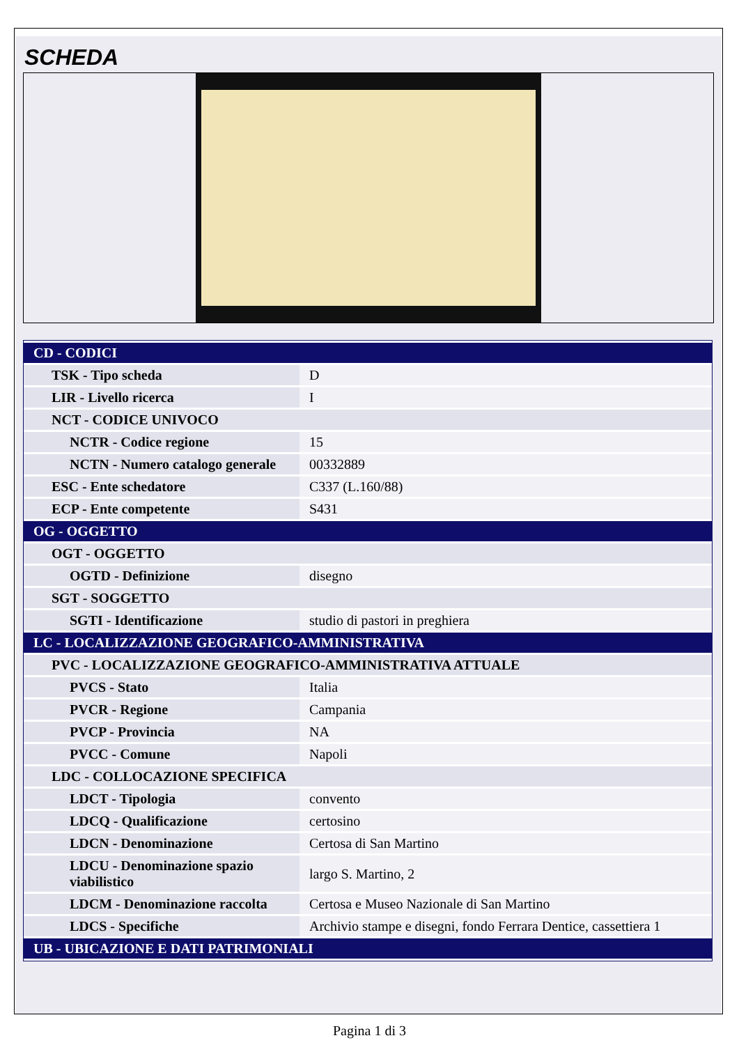SCHEDA
| CD - CODICI | |
| TSK - Tipo scheda | D |
| LIR - Livello ricerca | I |
| NCT - CODICE UNIVOCO | |
| NCTR - Codice regione | 15 |
| NCTN - Numero catalogo generale | 00332889 |
| ESC - Ente schedatore | C337 (L.160/88) |
| ECP - Ente competente | S431 |
| OG - OGGETTO | |
| OGT - OGGETTO | |
| OGTD - Definizione | disegno |
| SGT - SOGGETTO | |
| SGTI - Identificazione | studio di pastori in preghiera |
| LC - LOCALIZZAZIONE GEOGRAFICO-AMMINISTRATIVA | |
| PVC - LOCALIZZAZIONE GEOGRAFICO-AMMINISTRATIVA ATTUALE | |
| PVCS - Stato | Italia |
| PVCR - Regione | Campania |
| PVCP - Provincia | NA |
| PVCC - Comune | Napoli |
| LDC - COLLOCAZIONE SPECIFICA | |
| LDCT - Tipologia | convento |
| LDCQ - Qualificazione | certosino |
| LDCN - Denominazione | Certosa di San Martino |
| LDCU - Denominazione spazio viabilistico | largo S. Martino, 2 |
| LDCM - Denominazione raccolta | Certosa e Museo Nazionale di San Martino |
| LDCS - Specifiche | Archivio stampe e disegni, fondo Ferrara Dentice, cassettiera 1 |
| UB - UBICAZIONE E DATI PATRIMONIALI | |
Pagina 1 di 3